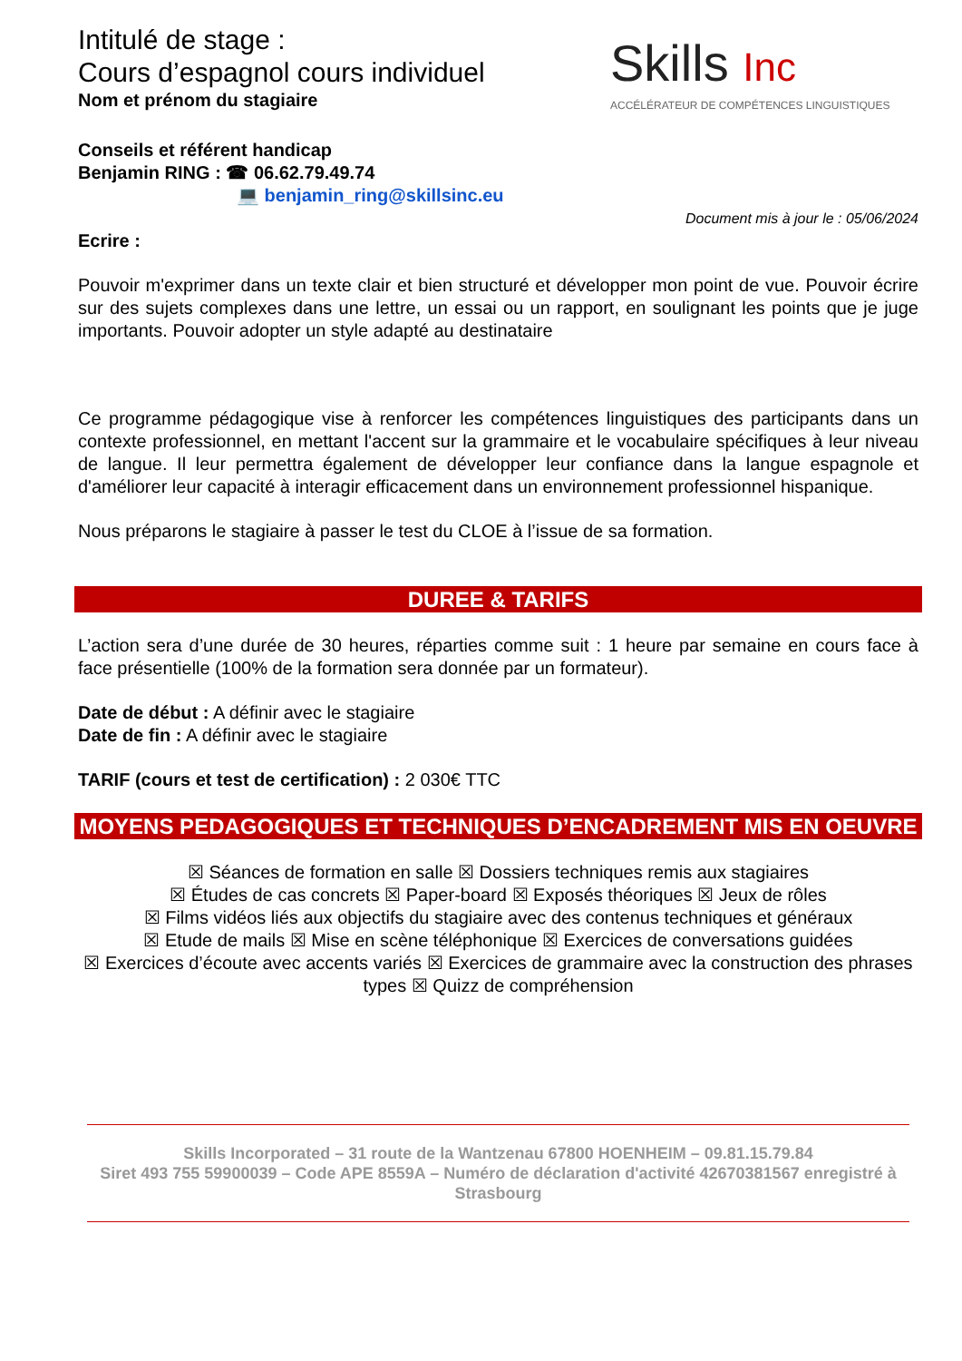Intitulé de stage :
Cours d’espagnol cours individuel
Nom et prénom du stagiaire
Skills Inc
ACCÉLÉRATEUR DE COMPÉTENCES LINGUISTIQUES
Conseils et référent handicap
Benjamin RING : ☎ 06.62.79.49.74
💻 benjamin_ring@skillsinc.eu
Document mis à jour le : 05/06/2024
Ecrire :
Pouvoir m'exprimer dans un texte clair et bien structuré et développer mon point de vue. Pouvoir écrire sur des sujets complexes dans une lettre, un essai ou un rapport, en soulignant les points que je juge importants. Pouvoir adopter un style adapté au destinataire
Ce programme pédagogique vise à renforcer les compétences linguistiques des participants dans un contexte professionnel, en mettant l'accent sur la grammaire et le vocabulaire spécifiques à leur niveau de langue. Il leur permettra également de développer leur confiance dans la langue espagnole et d'améliorer leur capacité à interagir efficacement dans un environnement professionnel hispanique.
Nous préparons le stagiaire à passer le test du CLOE à l’issue de sa formation.
DUREE & TARIFS
L’action sera d’une durée de 30 heures, réparties comme suit : 1 heure par semaine en cours face à face présentielle (100% de la formation sera donnée par un formateur).
Date de début : A définir avec le stagiaire
Date de fin : A définir avec le stagiaire
TARIF (cours et test de certification) : 2 030€ TTC
MOYENS PEDAGOGIQUES ET TECHNIQUES D’ENCADREMENT MIS EN OEUVRE
☒ Séances de formation en salle ☒ Dossiers techniques remis aux stagiaires
☒ Études de cas concrets ☒ Paper-board ☒ Exposés théoriques ☒ Jeux de rôles
☒ Films vidéos liés aux objectifs du stagiaire avec des contenus techniques et généraux
☒ Etude de mails ☒ Mise en scène téléphonique ☒ Exercices de conversations guidées
☒ Exercices d’écoute avec accents variés ☒ Exercices de grammaire avec la construction des phrases types ☒ Quizz de compréhension
Skills Incorporated – 31 route de la Wantzenau 67800 HOENHEIM – 09.81.15.79.84
Siret 493 755 59900039 – Code APE 8559A – Numéro de déclaration d'activité 42670381567 enregistré à Strasbourg